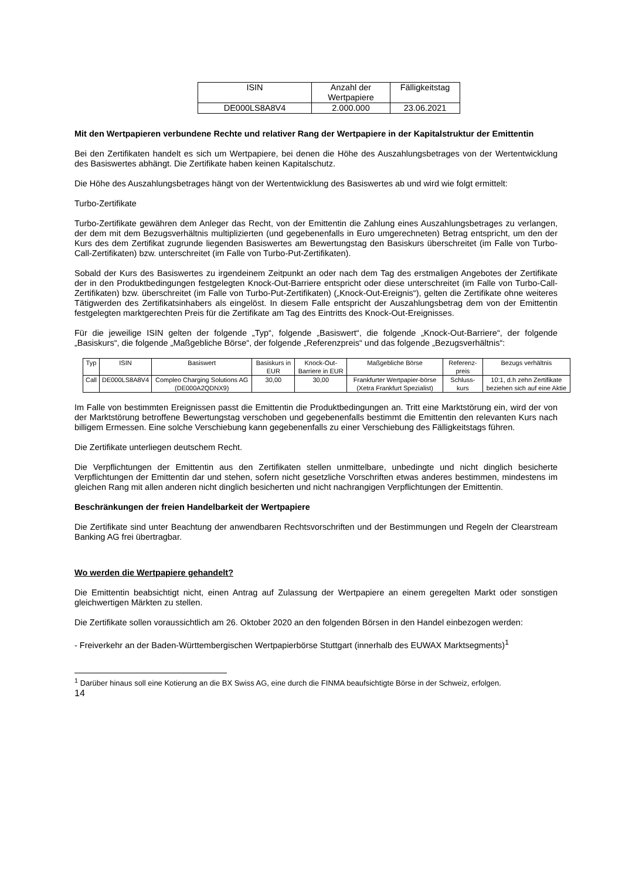| ISIN | Anzahl der Wertpapiere | Fälligkeitstag |
| --- | --- | --- |
| DE000LS8A8V4 | 2.000.000 | 23.06.2021 |
Mit den Wertpapieren verbundene Rechte und relativer Rang der Wertpapiere in der Kapitalstruktur der Emittentin
Bei den Zertifikaten handelt es sich um Wertpapiere, bei denen die Höhe des Auszahlungsbetrages von der Wertentwicklung des Basiswertes abhängt. Die Zertifikate haben keinen Kapitalschutz.
Die Höhe des Auszahlungsbetrages hängt von der Wertentwicklung des Basiswertes ab und wird wie folgt ermittelt:
Turbo-Zertifikate
Turbo-Zertifikate gewähren dem Anleger das Recht, von der Emittentin die Zahlung eines Auszahlungsbetrages zu verlangen, der dem mit dem Bezugsverhältnis multiplizierten (und gegebenenfalls in Euro umgerechneten) Betrag entspricht, um den der Kurs des dem Zertifikat zugrunde liegenden Basiswertes am Bewertungstag den Basiskurs überschreitet (im Falle von Turbo-Call-Zertifikaten) bzw. unterschreitet (im Falle von Turbo-Put-Zertifikaten).
Sobald der Kurs des Basiswertes zu irgendeinem Zeitpunkt an oder nach dem Tag des erstmaligen Angebotes der Zertifikate der in den Produktbedingungen festgelegten Knock-Out-Barriere entspricht oder diese unterschreitet (im Falle von Turbo-Call-Zertifikaten) bzw. überschreitet (im Falle von Turbo-Put-Zertifikaten) („Knock-Out-Ereignis“), gelten die Zertifikate ohne weiteres Tätigwerden des Zertifikatsinhabers als eingelöst. In diesem Falle entspricht der Auszahlungsbetrag dem von der Emittentin festgelegten marktgerechten Preis für die Zertifikate am Tag des Eintritts des Knock-Out-Ereignisses.
Für die jeweilige ISIN gelten der folgende „Typ“, folgende „Basiswert“, die folgende „Knock-Out-Barriere“, der folgende „Basiskurs“, die folgende „Maßgebliche Börse“, der folgende „Referenzpreis“ und das folgende „Bezugsverhältnis“:
| Typ | ISIN | Basiswert | Basiskurs in EUR | Knock-Out-Barriere in EUR | Maßgebliche Börse | Referenz-preis | Bezugs verhältnis |
| --- | --- | --- | --- | --- | --- | --- | --- |
| Call | DE000LS8A8V4 | Compleo Charging Solutions AG (DE000A2QDNX9) | 30,00 | 30,00 | Frankfurter Wertpapier-börse (Xetra Frankfurt Spezialist) | Schluss-kurs | 10:1, d.h zehn Zertifikate beziehen sich auf eine Aktie |
Im Falle von bestimmten Ereignissen passt die Emittentin die Produktbedingungen an. Tritt eine Marktstörung ein, wird der von der Marktstörung betroffene Bewertungstag verschoben und gegebenenfalls bestimmt die Emittentin den relevanten Kurs nach billigem Ermessen. Eine solche Verschiebung kann gegebenenfalls zu einer Verschiebung des Fälligkeitstags führen.
Die Zertifikate unterliegen deutschem Recht.
Die Verpflichtungen der Emittentin aus den Zertifikaten stellen unmittelbare, unbedingte und nicht dinglich besicherte Verpflichtungen der Emittentin dar und stehen, sofern nicht gesetzliche Vorschriften etwas anderes bestimmen, mindestens im gleichen Rang mit allen anderen nicht dinglich besicherten und nicht nachrangigen Verpflichtungen der Emittentin.
Beschränkungen der freien Handelbarkeit der Wertpapiere
Die Zertifikate sind unter Beachtung der anwendbaren Rechtsvorschriften und der Bestimmungen und Regeln der Clearstream Banking AG frei übertragbar.
Wo werden die Wertpapiere gehandelt?
Die Emittentin beabsichtigt nicht, einen Antrag auf Zulassung der Wertpapiere an einem geregelten Markt oder sonstigen gleichwertigen Märkten zu stellen.
Die Zertifikate sollen voraussichtlich am 26. Oktober 2020 an den folgenden Börsen in den Handel einbezogen werden:
- Freiverkehr an der Baden-Württembergischen Wertpapierbörse Stuttgart (innerhalb des EUWAX Marktsegments)<sup>1</sup>
<sup>1</sup> Darüber hinaus soll eine Kotierung an die BX Swiss AG, eine durch die FINMA beaufsichtigte Börse in der Schweiz, erfolgen.
14